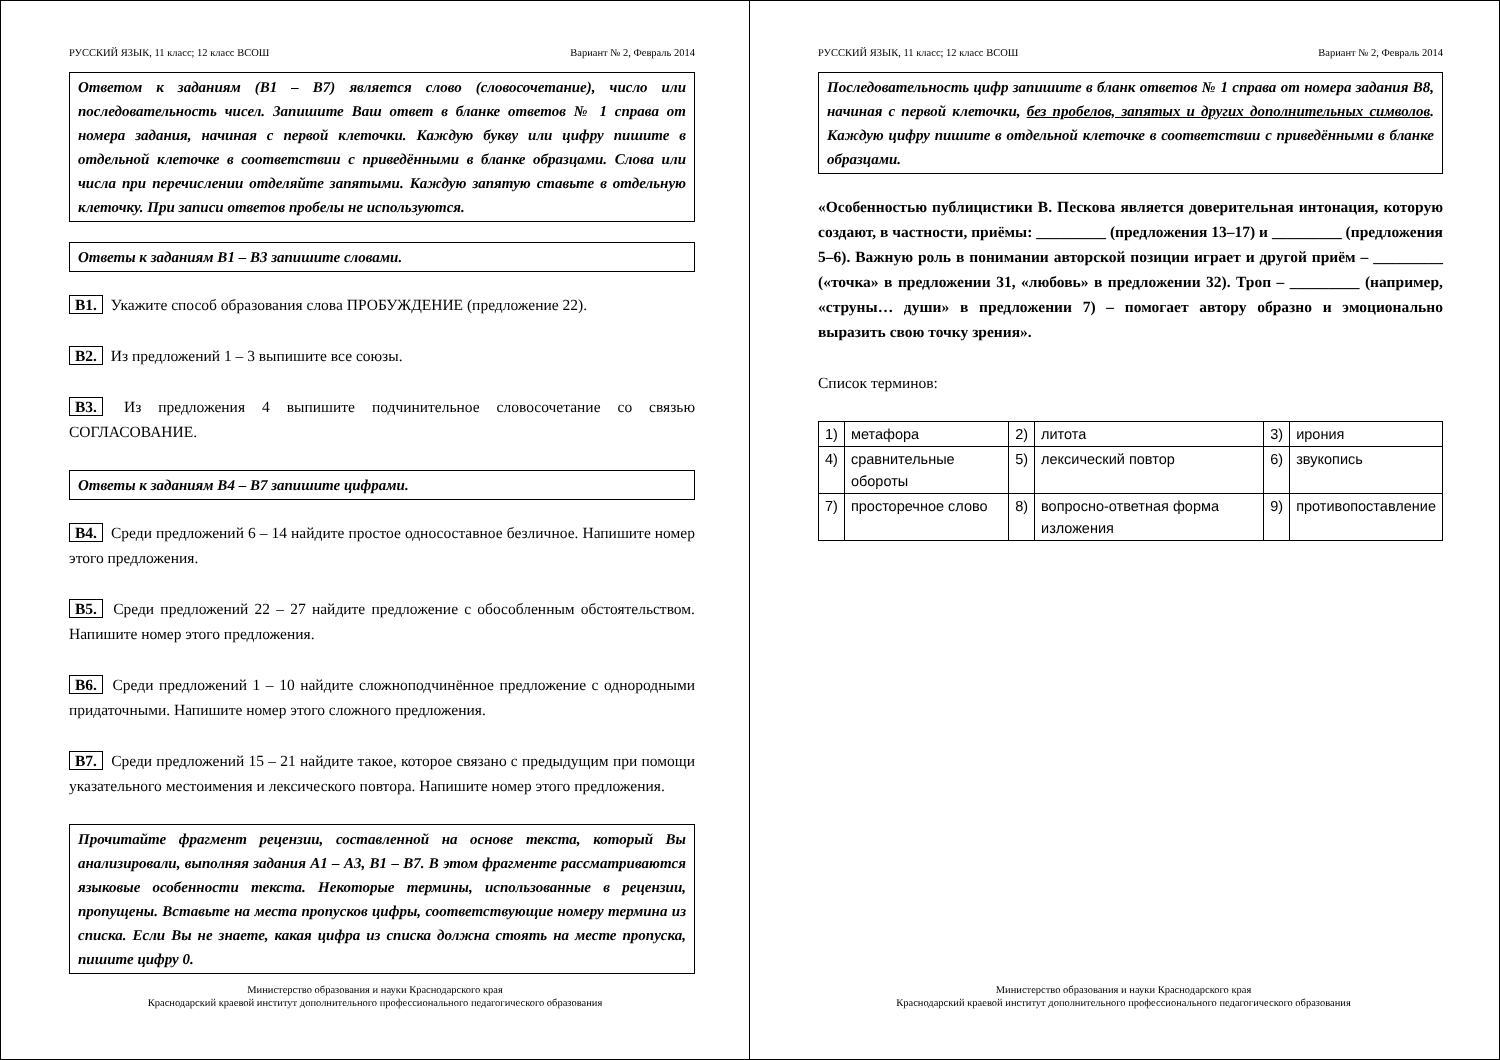РУССКИЙ ЯЗЫК, 11 класс; 12 класс ВСОШ Вариант № 2, Февраль 2014
Ответом к заданиям (В1 – В7) является слово (словосочетание), число или последовательность чисел. Запишите Ваш ответ в бланке ответов № 1 справа от номера задания, начиная с первой клеточки. Каждую букву или цифру пишите в отдельной клеточке в соответствии с приведёнными в бланке образцами. Слова или числа при перечислении отделяйте запятыми. Каждую запятую ставьте в отдельную клеточку. При записи ответов пробелы не используются.
Ответы к заданиям В1 – В3 запишите словами.
B1. Укажите способ образования слова ПРОБУЖДЕНИЕ (предложение 22).
B2. Из предложений 1 – 3 выпишите все союзы.
B3. Из предложения 4 выпишите подчинительное словосочетание со связью СОГЛАСОВАНИЕ.
Ответы к заданиям В4 – В7 запишите цифрами.
B4. Среди предложений 6 – 14 найдите простое односоставное безличное. Напишите номер этого предложения.
B5. Среди предложений 22 – 27 найдите предложение с обособленным обстоятельством. Напишите номер этого предложения.
B6. Среди предложений 1 – 10 найдите сложноподчинённое предложение с однородными придаточными. Напишите номер этого сложного предложения.
B7. Среди предложений 15 – 21 найдите такое, которое связано с предыдущим при помощи указательного местоимения и лексического повтора. Напишите номер этого предложения.
Прочитайте фрагмент рецензии, составленной на основе текста, который Вы анализировали, выполняя задания А1 – А3, В1 – В7. В этом фрагменте рассматриваются языковые особенности текста. Некоторые термины, использованные в рецензии, пропущены. Вставьте на места пропусков цифры, соответствующие номеру термина из списка. Если Вы не знаете, какая цифра из списка должна стоять на месте пропуска, пишите цифру 0.
Министерство образования и науки Краснодарского края
Краснодарский краевой институт дополнительного профессионального педагогического образования
РУССКИЙ ЯЗЫК, 11 класс; 12 класс ВСОШ Вариант № 2, Февраль 2014
Последовательность цифр запишите в бланк ответов № 1 справа от номера задания В8, начиная с первой клеточки, без пробелов, запятых и других дополнительных символов. Каждую цифру пишите в отдельной клеточке в соответствии с приведёнными в бланке образцами.
«Особенностью публицистики В. Пескова является доверительная интонация, которую создают, в частности, приёмы: _________ (предложения 13–17) и _________ (предложения 5–6). Важную роль в понимании авторской позиции играет и другой приём – _________ («точка» в предложении 31, «любовь» в предложении 32). Троп – _________ (например, «струны… души» в предложении 7) – помогает автору образно и эмоционально выразить свою точку зрения».
Список терминов:
| 1) | метафора | 2) | литота | 3) | ирония |
| 4) | сравнительные обороты | 5) | лексический повтор | 6) | звукопись |
| 7) | просторечное слово | 8) | вопросно-ответная форма изложения | 9) | противопоставление |
Министерство образования и науки Краснодарского края
Краснодарский краевой институт дополнительного профессионального педагогического образования